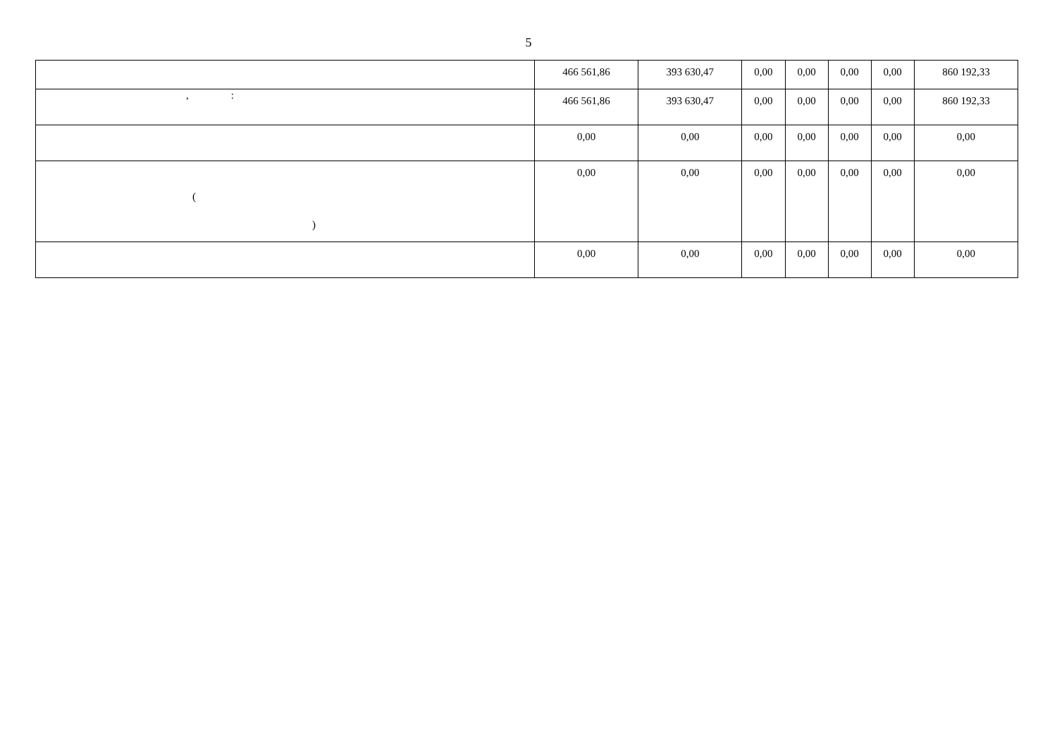5
| | 466 561,86 | 393 630,47 | 0,00 | 0,00 | 0,00 | 0,00 | 860 192,33 |
| , : | 466 561,86 | 393 630,47 | 0,00 | 0,00 | 0,00 | 0,00 | 860 192,33 |
| | 0,00 | 0,00 | 0,00 | 0,00 | 0,00 | 0,00 | 0,00 |
| ( ) | 0,00 | 0,00 | 0,00 | 0,00 | 0,00 | 0,00 | 0,00 |
| | 0,00 | 0,00 | 0,00 | 0,00 | 0,00 | 0,00 | 0,00 |